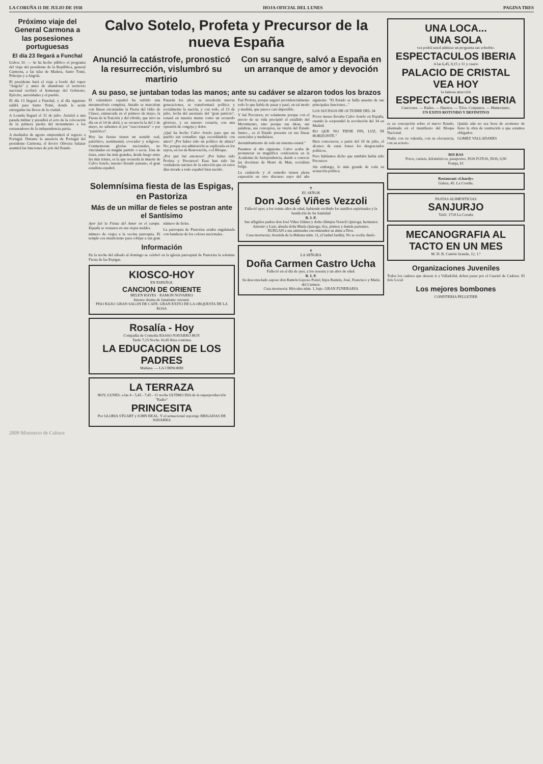LA CORUÑA 11 DE JULIO DE 1938 HOJA OFICIAL DEL LUNES PAGINA TRES
Próximo viaje del General Carmona a las posesiones portuguesas
El día 23 llegará a Funchal
Lisboa 10. — Se ha hecho público el programa del viaje del presidente de la República, general Carmona, a las islas de Madera, Santo Tomé, Príncipe y a Angola.
El presidente hará el viaje a bordo del vapor "Angola" y antes de abandonar el territorio nacional recibirá el homenaje del Gobierno, Ejército, autoridades y el pueblo.
El día 13 llegará a Funchal, y al día siguiente saldrá para Santo Tomé, donde le serán entregadas las llaves de la ciudad.
A Loanda llegará el 31 de julio. Asistirá a una parada militar y presidirá el acto de la colocación de la primera piedra del monumento a los restauradores de la independencia patria.
A mediados de agosto emprenderá el regreso a Portugal. Durante la ausencia de Portugal del presidente Carmona, el doctor Oliveira Salazar asumirá las funciones de jefe del Estado.
Calvo Sotelo, Profeta y Precursor de la nueva España
Anunció la catástrofe, pronosticó la resurrección, vislumbró su martirio
Con su sangre, salvó a España en un arranque de amor y devoción
A su paso, se juntaban todas las manos; ante su cadáver se alzaron todos los brazos
El calendario español ha sufrido una metamorfosis completa. Antaño se marcaban con líneas encarnadas la Fiesta del Odio de Clases, enmarcada en el primero de mayo, la Fiesta de la Traición y del Olvido, que tuvo su día en el 14 de abril, y se oscurecía la del 2 de mayo, no sabemos si por "reaccionaria" o por "patriótica".
Hoy las fiestas tienen un sentido real, patriótico, sentimental, evocador y religioso. Conmemoran glorias nacionales, no vinculadas en ningún partido o secta. Una de éstas, entre las más grandes, desde luego entre las más tristes, es la que recuerda la muerte de Calvo Sotelo, nuestro llorado paisano, el gran estadista español.
Pasarán los años, se sucederán nuevas generaciones, se transformará política y socialmente la nación, y con todo, el 13 de julio, fecha del asesinato del "gran patricio", sonará en nuestra mente como un recuerdo glorioso, y en nuestro corazón, con una opresión de congoja y dolor.
¿Qué ha hecho Calvo Sotelo para que un pueblo tan tornadizo siga recordándole con amor? ¿Por haber sido un político de altura? No; porque esa admiración se explicaría en los suyos, en los de Renovación, o el Bloque.
¿Por qué fué entonces? ¡Por haber sido Profeta y Precursor! Esas han sido las verdaderas razones de la emoción que en estos días invade a todo español bien nacido.
Fué Profeta, porque auguró providencialmente todo lo que había de pasar y pasó, en tal modo y medida, que parece casi imposible.
Y fué Precursor, no solamente porque con el precio de su vida precipitó el estallido del Movimiento, sino porque sus ideas, sus palabras, sus conceptos, su visión del Estado futuro... es el Estado presente en sus líneas esenciales y medulares.
derrumbamiento de todo un sistema estatal."
Pasamos al año siguiente. Calvo acaba de pronunciar su magnífica conferencia en la Academia de Jurisprudencia, dando a conocer las doctrinas de Henri de Man, socialista belga.
La catástrofe y el remedio tienen plena expresión en otro discurso suyo del año siguiente: "El Estado se halla ausente de sus principales funciones..."
LOS SUCESOS DE OCTUBRE DEL 34
Pocos meses llevaba Calvo Sotelo en España, cuando le sorprendió la revolución del 34 en Madrid.
RO QUE NO TIENE FIN, LUZ, NI HORIZONTE."
Bien conocieron, a partir del 18 de julio, el alcance de estas frases los desgraciados políticos.
Pero habíamos dicho que también había sido Precursor.
Sin embargo, lo más grande de toda su actuación política.
Solemnísima fiesta de las Espigas, en Pastoriza
Más de un millar de fieles se postran ante el Santísimo
Ayer fué la Fiesta del Amor en el campo. España se restaura en sus viejos moldes.
número de viajes a la vecina parroquia. El templo era insuficiente para cobijar a tan gran número de fieles.
La parroquia de Pastoriza estaba engalanada con banderas de los colores nacionales.
Información
En la noche del sábado al domingo se celebró en la iglesia parroquial de Pastoriza la solemne Fiesta de las Espigas.
KIOSCO-HOY
EN ESPAÑOL
CANCION DE ORIENTE
HELEN HAYES · RAMON NOVARRO
Intenso drama de fanatismo oriental.
PISO BAJO: GRAN SALON DE CAFE. GRAN EXITO DE LA ORQUESTA DE LA ROSA
Rosalía - Hoy
Compañía de Comedia BASSO-NAVARRO HOY
Tarde 7,15 Noche 10,45 Risa continua
LA EDUCACION DE LOS PADRES
Mañana. — LA CHINORRI
LA TERRAZA
HOY, LUNES: a las 4 - 5,45 - 7,45 - 11 noche ULTIMO DIA de la superproducción "Radio"
PRINCESITA
Por GLORIA STUART y JOHN BEAL. Y el sensacional reportaje BRIGADAS DE NAVARRA
✝
EL SEÑOR
Don José Viñes Vezzoli
Falleció ayer, a los veinte años de edad, habiendo recibido los auxilios espirituales y la bendición de Su Santidad
R. I. P.
Sus afligidos padres don José Viñes Gilmet y doña Olimpia Vezzoli Quiroga; hermanos Antonio y Luis; abuela doña María Quiroga; tíos, primos y demás parientes.
RUEGAN a sus amistades encomienden su alma a Dios.
Casa mortuoria: Avenida de la Habana núm. 11, (Ciudad Jardín). No se recibe duelo.
✝
LA SEÑORA
Doña Carmen Castro Ucha
Falleció en el día de ayer, a los sesenta y un años de edad.
R. I. P.
Su desconsolado esposo don Ramón Gayoso Peinó; hijos Ramón, José, Francisco y María del Carmen.
Casa mortuoria: Hércules núm. 1, bajo. GRAN FUNERARIA
UNA LOCA...
UNA SOLA
vez podrá usted admirar un programa tan soberbio.
ESPECTACULOS IBERIA
A las 6,45, 8,15 y 11 y cuarto
PALACIO DE CRISTAL
VEA HOY
la famosa atracción
ESPECTACULOS IBERIA
Canciones. — Bailes. — Duettos. — Tríos. Conjuntos. — Humorismo.
UN EXITO ROTUNDO Y DEFINITIVO
es su concepción sobre el nuevo Estado, plasmada en el manifiesto del Bloque Nacional.
Nadie con su valentía, con su elocuencia, con su acierto.
Quizás aún no sea hora de acometer de lleno la obra de restitución a que estamos obligados.
GOMEZ VALLADARES
RIS RAS
Fotos, carnets, kilométricos, pasaportes. DOS FOTOS, DOS, 0,90
Franja, 61
Restaurant «Lhardy»
Galera, 45. La Coruña.
PASTAS ALIMENTICIAS
SANJURJO
Teléf. 1718 La Coruña
MECANOGRAFIA AL TACTO EN UN MES
M. D. B. Cantón Grande, 12, 1.º
Organizaciones Juveniles
Todos los cadetes que deseen ir a Valladolid, deben pasar por el Cuartel de Cadetes. El Jefe Local
Los mejores bombones
CONFITERIA PELLETIER
2009 Ministerio de Cultura